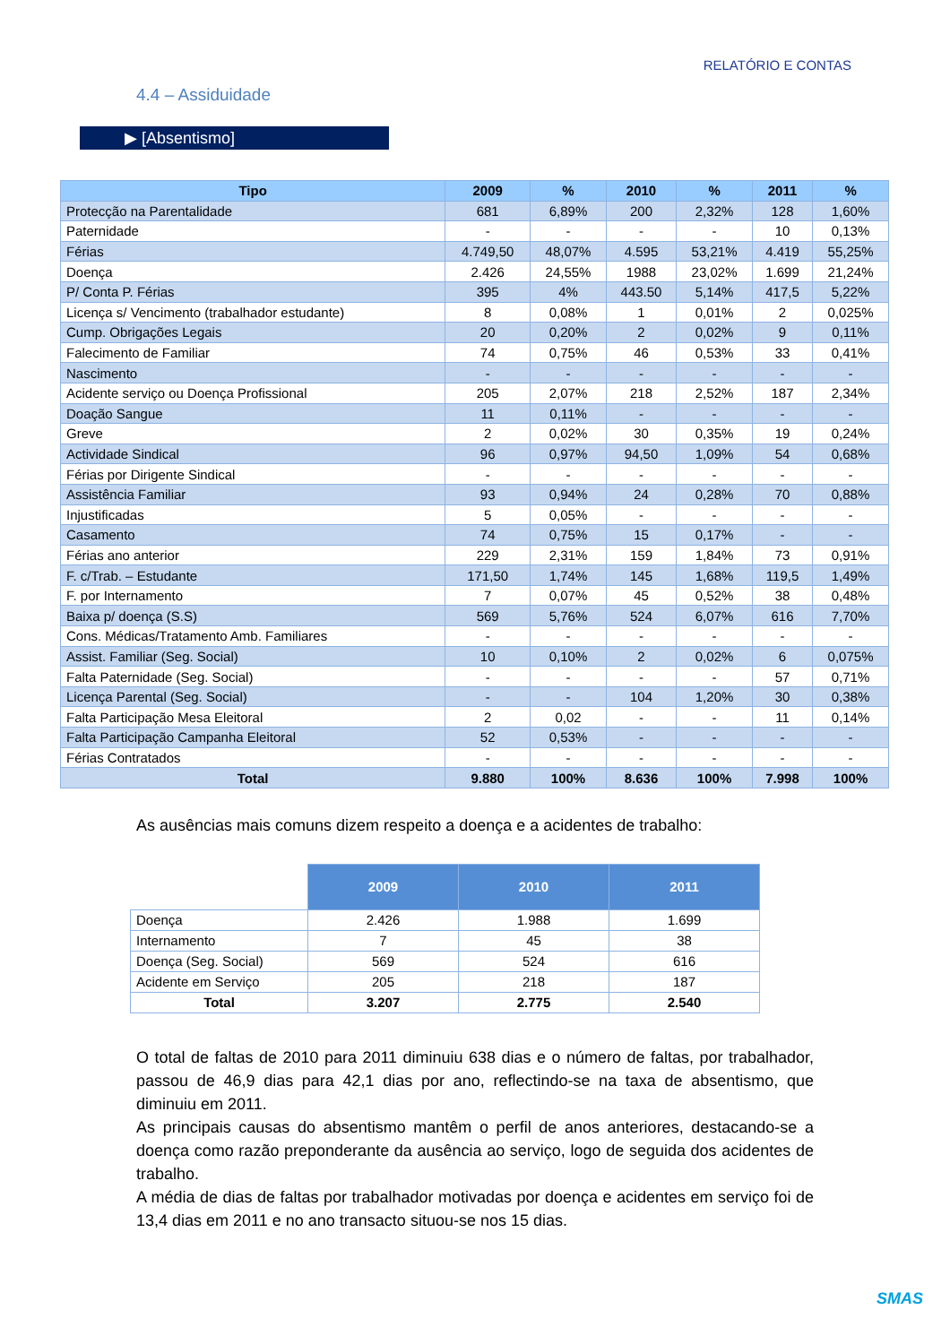RELATÓRIO E CONTAS
4.4 – Assiduidade
▶ [Absentismo]
| Tipo | 2009 | % | 2010 | % | 2011 | % |
| --- | --- | --- | --- | --- | --- | --- |
| Protecção na Parentalidade | 681 | 6,89% | 200 | 2,32% | 128 | 1,60% |
| Paternidade | - | - | - | - | 10 | 0,13% |
| Férias | 4.749,50 | 48,07% | 4.595 | 53,21% | 4.419 | 55,25% |
| Doença | 2.426 | 24,55% | 1988 | 23,02% | 1.699 | 21,24% |
| P/ Conta P. Férias | 395 | 4% | 443.50 | 5,14% | 417,5 | 5,22% |
| Licença s/ Vencimento (trabalhador estudante) | 8 | 0,08% | 1 | 0,01% | 2 | 0,025% |
| Cump. Obrigações Legais | 20 | 0,20% | 2 | 0,02% | 9 | 0,11% |
| Falecimento de Familiar | 74 | 0,75% | 46 | 0,53% | 33 | 0,41% |
| Nascimento | - | - | - | - | - | - |
| Acidente serviço ou Doença Profissional | 205 | 2,07% | 218 | 2,52% | 187 | 2,34% |
| Doação Sangue | 11 | 0,11% | - | - | - | - |
| Greve | 2 | 0,02% | 30 | 0,35% | 19 | 0,24% |
| Actividade Sindical | 96 | 0,97% | 94,50 | 1,09% | 54 | 0,68% |
| Férias por Dirigente Sindical | - | - | - | - | - | - |
| Assistência Familiar | 93 | 0,94% | 24 | 0,28% | 70 | 0,88% |
| Injustificadas | 5 | 0,05% | - | - | - | - |
| Casamento | 74 | 0,75% | 15 | 0,17% | - | - |
| Férias ano anterior | 229 | 2,31% | 159 | 1,84% | 73 | 0,91% |
| F. c/Trab. – Estudante | 171,50 | 1,74% | 145 | 1,68% | 119,5 | 1,49% |
| F. por Internamento | 7 | 0,07% | 45 | 0,52% | 38 | 0,48% |
| Baixa p/ doença (S.S) | 569 | 5,76% | 524 | 6,07% | 616 | 7,70% |
| Cons. Médicas/Tratamento Amb. Familiares | - | - | - | - | - | - |
| Assist. Familiar (Seg. Social) | 10 | 0,10% | 2 | 0,02% | 6 | 0,075% |
| Falta Paternidade (Seg. Social) | - | - | - | - | 57 | 0,71% |
| Licença Parental (Seg. Social) | - | - | 104 | 1,20% | 30 | 0,38% |
| Falta Participação Mesa Eleitoral | 2 | 0,02 | - | - | 11 | 0,14% |
| Falta Participação Campanha Eleitoral | 52 | 0,53% | - | - | - | - |
| Férias Contratados | - | - | - | - | - | - |
| Total | 9.880 | 100% | 8.636 | 100% | 7.998 | 100% |
As ausências mais comuns dizem respeito a doença e a acidentes de trabalho:
| | 2009 | 2010 | 2011 |
| Doença | 2.426 | 1.988 | 1.699 |
| Internamento | 7 | 45 | 38 |
| Doença (Seg. Social) | 569 | 524 | 616 |
| Acidente em Serviço | 205 | 218 | 187 |
| Total | 3.207 | 2.775 | 2.540 |
O total de faltas de 2010 para 2011 diminuiu 638 dias e o número de faltas, por trabalhador, passou de 46,9 dias para 42,1 dias por ano, reflectindo-se na taxa de absentismo, que diminuiu em 2011.
As principais causas do absentismo mantêm o perfil de anos anteriores, destacando-se a doença como razão preponderante da ausência ao serviço, logo de seguida dos acidentes de trabalho.
A média de dias de faltas por trabalhador motivadas por doença e acidentes em serviço foi de 13,4 dias em 2011 e no ano transacto situou-se nos 15 dias.
SMAS